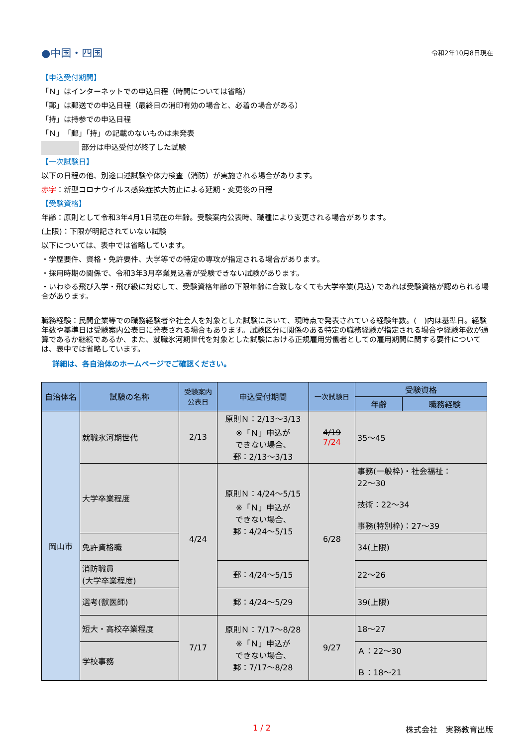●中国・四国
令和2年10月8日現在
【申込受付期間】
「Ｎ」はインターネットでの申込日程（時間については省略）
「郵」は郵送での申込日程（最終日の消印有効の場合と、必着の場合がある）
「持」は持参での申込日程
「Ｎ」「郵」「持」の記載のないものは未発表
部分は申込受付が終了した試験
【一次試験日】
以下の日程の他、別途口述試験や体力検査（消防）が実施される場合があります。
赤字：新型コロナウイルス感染症拡大防止による延期・変更後の日程
【受験資格】
年齢：原則として令和3年4月1日現在の年齢。受験案内公表時、職種により変更される場合があります。
(上限)：下限が明記されていない試験
以下については、表中では省略しています。
・学歴要件、資格・免許要件、大学等での特定の専攻が指定される場合があります。
・採用時期の関係で、令和3年3月卒業見込者が受験できない試験があります。
・いわゆる飛び入学・飛び級に対応して、受験資格年齢の下限年齢に合致しなくても大学卒業(見込) であれば受験資格が認められる場合があります。
職務経験：民間企業等での職務経験者や社会人を対象とした試験において、現時点で発表されている経験年数。(　)内は基準日。経験年数や基準日は受験案内公表日に発表される場合もあります。試験区分に関係のある特定の職務経験が指定される場合や経験年数が通算であるか継続であるか、また、就職氷河期世代を対象とした試験における正規雇用労働者としての雇用期間に関する要件については、表中では省略しています。
詳細は、各自治体のホームページでご確認ください。
| 自治体名 | 試験の名称 | 受験案内 公表日 | 申込受付期間 | 一次試験日 | 受験資格 | |
| --- | --- | --- | --- | --- | --- | --- |
| | | | | | 年齢 | 職務経験 |
| 岡山市 | 就職氷河期世代 | 2/13 | 原則Ｎ：2/13～3/13 ※「Ｎ」申込が できない場合、 郵：2/13～3/13 | 4/19 7/24 | 35～45 | |
| | 大学卒業程度 | 4/24 | 原則Ｎ：4/24～5/15 ※「Ｎ」申込が できない場合、 郵：4/24～5/15 | 6/28 | 事務(一般枠)・社会福祉： 22～30 技術：22～34 事務(特別枠)：27～39 | |
| | 免許資格職 | | | | 34(上限) | |
| | 消防職員 (大学卒業程度) | | 郵：4/24～5/15 | | 22～26 | |
| | 選考(獣医師) | | 郵：4/24～5/29 | | 39(上限) | |
| | 短大・高校卒業程度 | 7/17 | 原則Ｎ：7/17～8/28 ※「Ｎ」申込が できない場合、 郵：7/17～8/28 | 9/27 | 18～27 | |
| | 学校事務 | | | | Ａ：22～30 Ｂ：18～21 | |
1 / 2 株式会社　実務教育出版